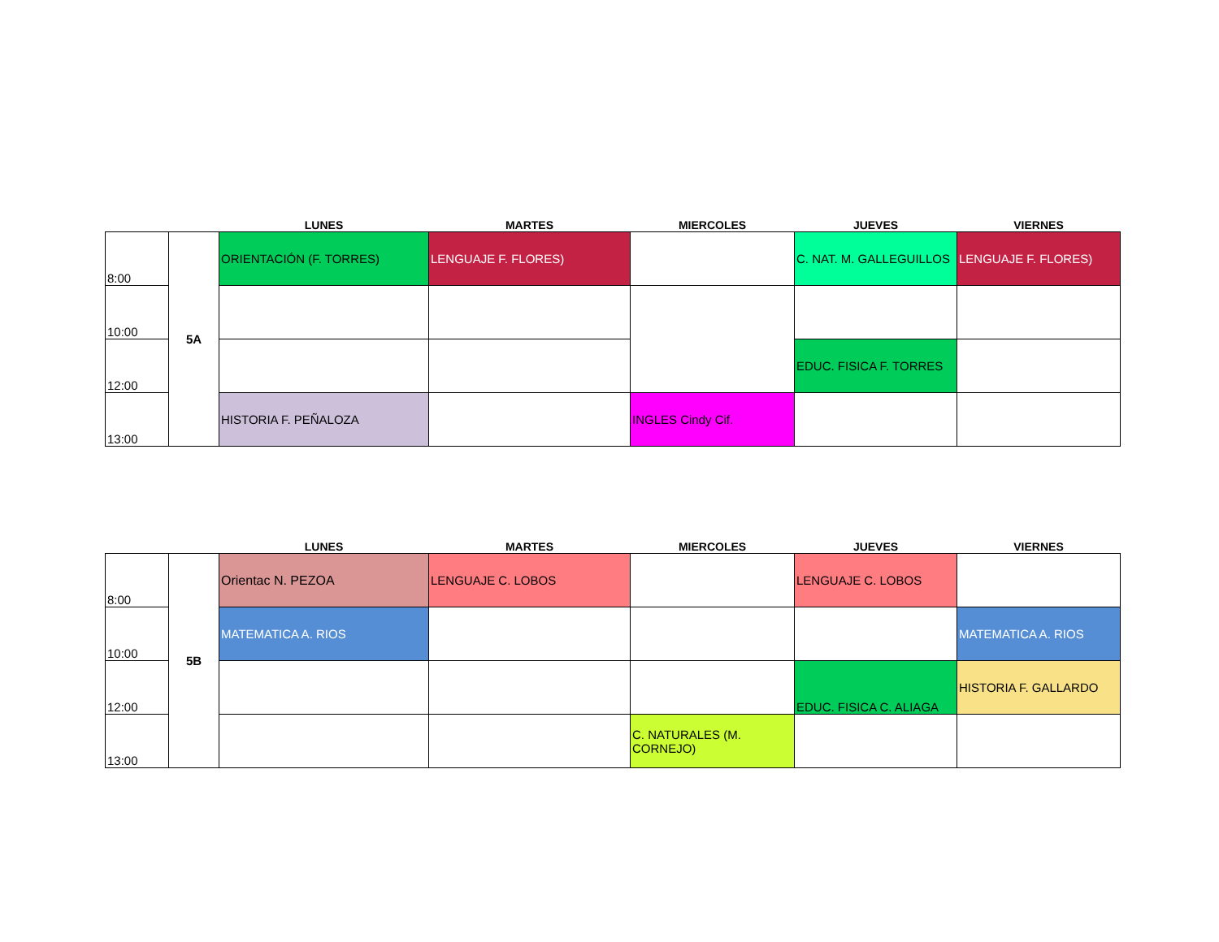| | | LUNES | MARTES | MIERCOLES | JUEVES | VIERNES |
| --- | --- | --- | --- | --- | --- | --- |
| 8:00 | 5A | ORIENTACIÓN (F. TORRES) | LENGUAJE F. FLORES) | | C. NAT. M. GALLEGUILLOS | LENGUAJE F. FLORES) |
| 10:00 | | | | | | |
| 12:00 | | | | | EDUC. FISICA F. TORRES | |
| 13:00 | | HISTORIA F. PEÑALOZA | | INGLES Cindy Cif. | | |
| | | LUNES | MARTES | MIERCOLES | JUEVES | VIERNES |
| --- | --- | --- | --- | --- | --- | --- |
| 8:00 | 5B | Orientac N. PEZOA | LENGUAJE C. LOBOS | | LENGUAJE C. LOBOS | |
| 10:00 | | MATEMATICA A. RIOS | | | | MATEMATICA A. RIOS |
| 12:00 | | | | | EDUC. FISICA C. ALIAGA | HISTORIA F. GALLARDO |
| 13:00 | | | | C. NATURALES (M. CORNEJO) | | |